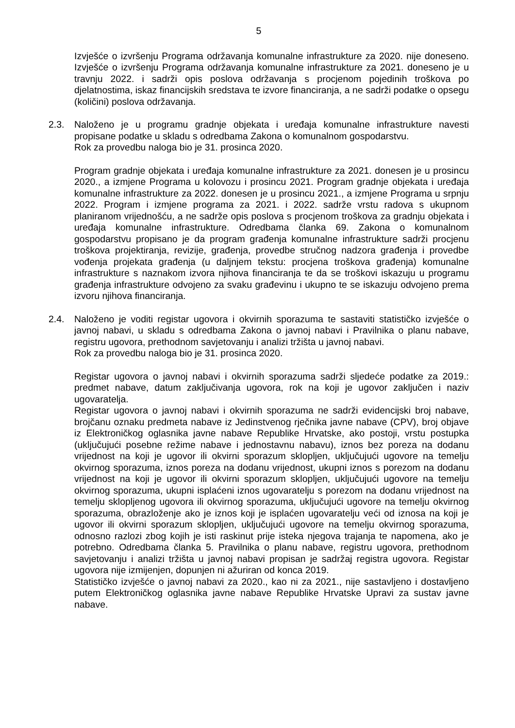5
Izvješće o izvršenju Programa održavanja komunalne infrastrukture za 2020. nije doneseno. Izvješće o izvršenju Programa održavanja komunalne infrastrukture za 2021. doneseno je u travnju 2022. i sadrži opis poslova održavanja s procjenom pojedinih troškova po djelatnostima, iskaz financijskih sredstava te izvore financiranja, a ne sadrži podatke o opsegu (količini) poslova održavanja.
2.3. Naloženo je u programu gradnje objekata i uređaja komunalne infrastrukture navesti propisane podatke u skladu s odredbama Zakona o komunalnom gospodarstvu.
Rok za provedbu naloga bio je 31. prosinca 2020.
Program gradnje objekata i uređaja komunalne infrastrukture za 2021. donesen je u prosincu 2020., a izmjene Programa u kolovozu i prosincu 2021. Program gradnje objekata i uređaja komunalne infrastrukture za 2022. donesen je u prosincu 2021., a izmjene Programa u srpnju 2022. Program i izmjene programa za 2021. i 2022. sadrže vrstu radova s ukupnom planiranom vrijednošću, a ne sadrže opis poslova s procjenom troškova za gradnju objekata i uređaja komunalne infrastrukture. Odredbama članka 69. Zakona o komunalnom gospodarstvu propisano je da program građenja komunalne infrastrukture sadrži procjenu troškova projektiranja, revizije, građenja, provedbe stručnog nadzora građenja i provedbe vođenja projekata građenja (u daljnjem tekstu: procjena troškova građenja) komunalne infrastrukture s naznakom izvora njihova financiranja te da se troškovi iskazuju u programu građenja infrastrukture odvojeno za svaku građevinu i ukupno te se iskazuju odvojeno prema izvoru njihova financiranja.
2.4. Naloženo je voditi registar ugovora i okvirnih sporazuma te sastaviti statističko izvješće o javnoj nabavi, u skladu s odredbama Zakona o javnoj nabavi i Pravilnika o planu nabave, registru ugovora, prethodnom savjetovanju i analizi tržišta u javnoj nabavi.
Rok za provedbu naloga bio je 31. prosinca 2020.
Registar ugovora o javnoj nabavi i okvirnih sporazuma sadrži sljedeće podatke za 2019.: predmet nabave, datum zaključivanja ugovora, rok na koji je ugovor zaključen i naziv ugovaratelja.
Registar ugovora o javnoj nabavi i okvirnih sporazuma ne sadrži evidencijski broj nabave, brojčanu oznaku predmeta nabave iz Jedinstvenog rječnika javne nabave (CPV), broj objave iz Elektroničkog oglasnika javne nabave Republike Hrvatske, ako postoji, vrstu postupka (uključujući posebne režime nabave i jednostavnu nabavu), iznos bez poreza na dodanu vrijednost na koji je ugovor ili okvirni sporazum sklopljen, uključujući ugovore na temelju okvirnog sporazuma, iznos poreza na dodanu vrijednost, ukupni iznos s porezom na dodanu vrijednost na koji je ugovor ili okvirni sporazum sklopljen, uključujući ugovore na temelju okvirnog sporazuma, ukupni isplaćeni iznos ugovaratelju s porezom na dodanu vrijednost na temelju sklopljenog ugovora ili okvirnog sporazuma, uključujući ugovore na temelju okvirnog sporazuma, obrazloženje ako je iznos koji je isplaćen ugovaratelju veći od iznosa na koji je ugovor ili okvirni sporazum sklopljen, uključujući ugovore na temelju okvirnog sporazuma, odnosno razlozi zbog kojih je isti raskinut prije isteka njegova trajanja te napomena, ako je potrebno. Odredbama članka 5. Pravilnika o planu nabave, registru ugovora, prethodnom savjetovanju i analizi tržišta u javnoj nabavi propisan je sadržaj registra ugovora. Registar ugovora nije izmijenjen, dopunjen ni ažuriran od konca 2019.
Statističko izvješće o javnoj nabavi za 2020., kao ni za 2021., nije sastavljeno i dostavljeno putem Elektroničkog oglasnika javne nabave Republike Hrvatske Upravi za sustav javne nabave.